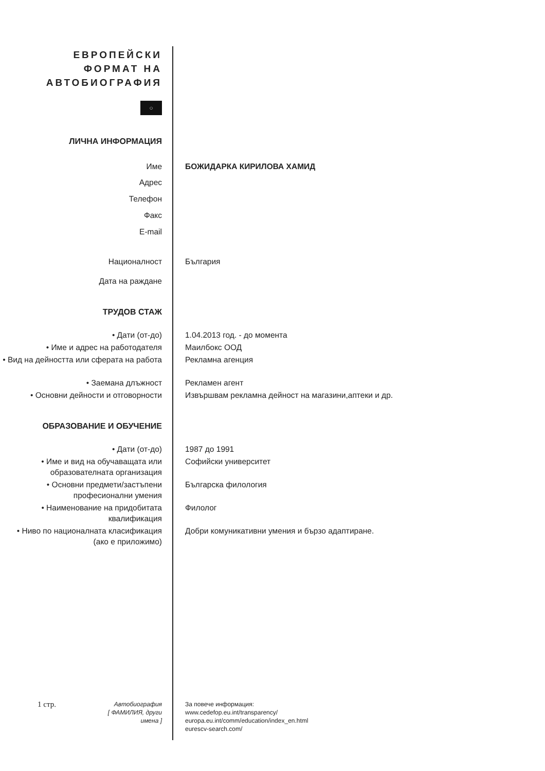ЕВРОПЕЙСКИ
ФОРМАТ НА
АВТОБИОГРАФИЯ
○
ЛИЧНА ИНФОРМАЦИЯ
Име БОЖИДАРКА КИРИЛОВА ХАМИД
Адрес
Телефон
Факс
E-mail
Националност България
Дата на раждане
ТРУДОВ СТАЖ
• Дати (от-до) 1.04.2013 год. - до момента
• Име и адрес на работодателя Маилбокс ООД
• Вид на дейността или сферата на работа
Рекламна агенция
• Заемана длъжност Рекламен агент
• Основни дейности и отговорности Извършвам рекламна дейност на магазини,аптеки и др.
ОБРАЗОВАНИЕ И ОБУЧЕНИЕ
• Дати (от-до) 1987 до 1991
• Име и вид на обучаващата или образователната организация
Софийски университет
• Основни предмети/застъпени професионални умения
Българска филология
• Наименование на придобитата квалификация
Филолог
• Ниво по националната класификация (ако е приложимо)
Добри комуникативни умения и бързо адаптиране.
1 стр.
Автобиография
[ ФАМИЛИЯ, други имена ]
За повече информация:
www.cedefop.eu.int/transparency/
europa.eu.int/comm/education/index_en.html
eurescv-search.com/